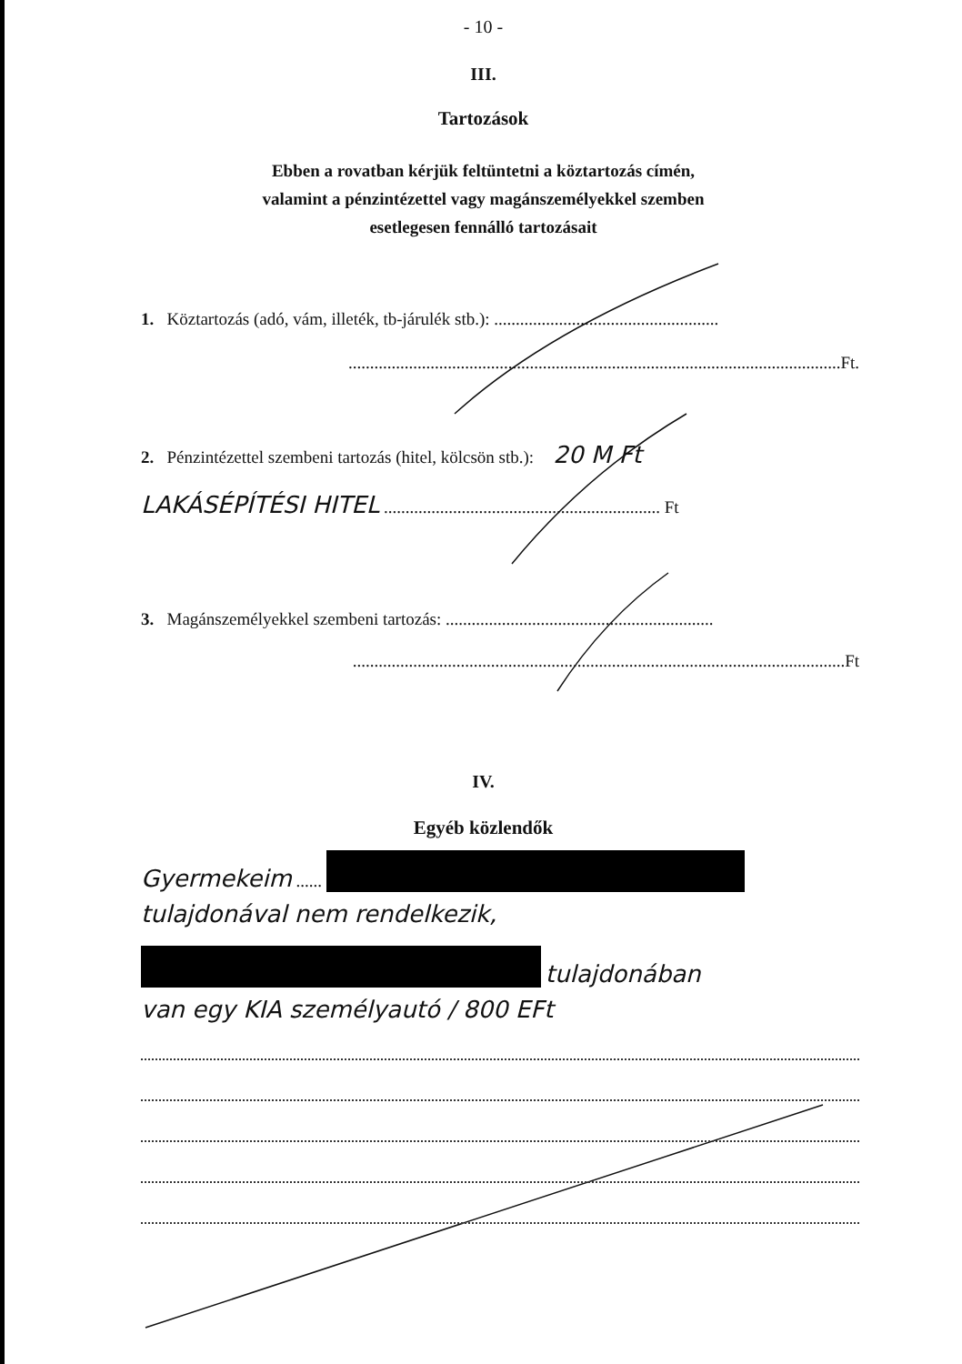- 10 -
III.
Tartozások
Ebben a rovatban kérjük feltüntetni a köztartozás címén,
valamint a pénzintézettel vagy magánszemélyekkel szemben
esetlegesen fennálló tartozásait
1. Köztartozás (adó, vám, illeték, tb-járulék stb.): ....................................................
..................................................................................................................Ft.
2. Pénzintézettel szembeni tartozás (hitel, kölcsön stb.): 20 M Ft
LAKÁSÉPÍTÉSI HITEL ................................................................ Ft
3. Magánszemélyekkel szembeni tartozás: ..............................................................
..................................................................................................................Ft
IV.
Egyéb közlendők
Gyermekeim ......
tulajdonával nem rendelkezik,
tulajdonában
van egy KIA személyautó / 800 EFt